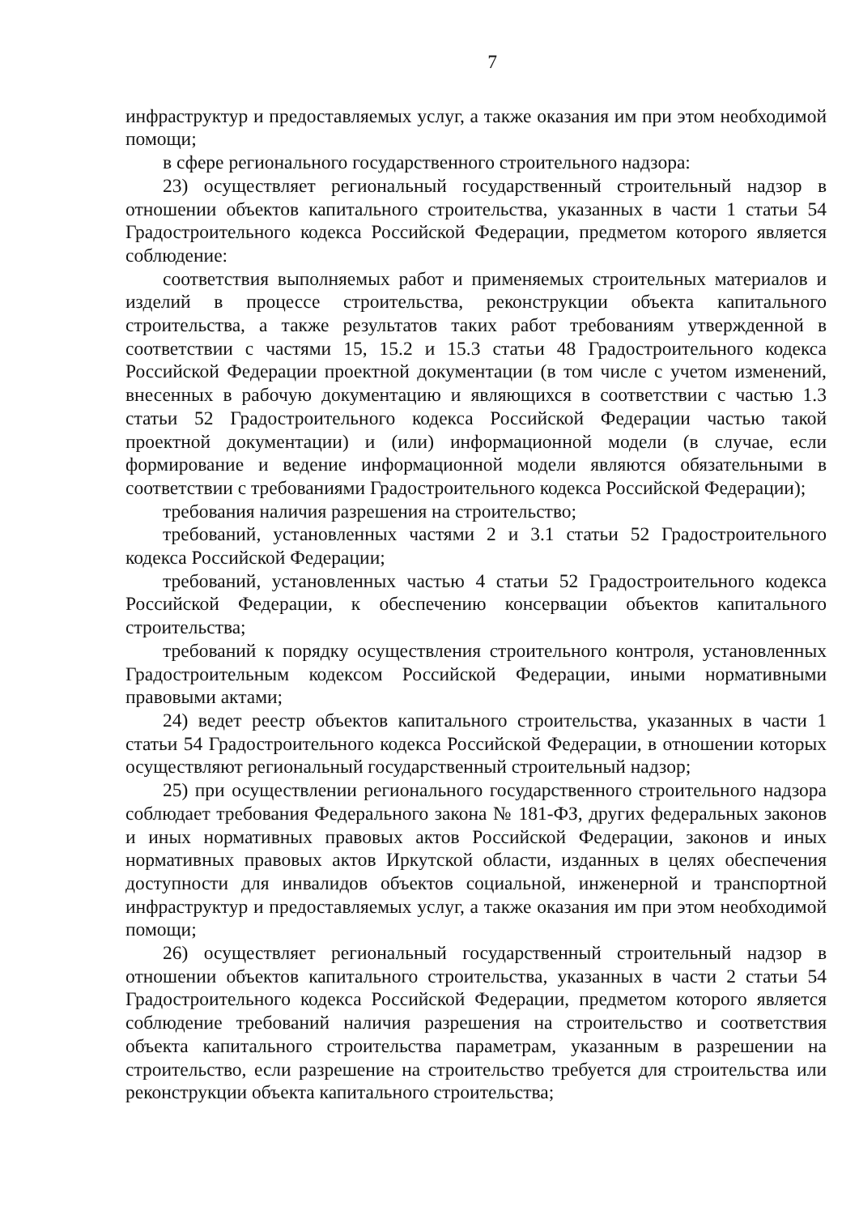7
инфраструктур и предоставляемых услуг, а также оказания им при этом необходимой помощи;
в сфере регионального государственного строительного надзора:
23) осуществляет региональный государственный строительный надзор в отношении объектов капитального строительства, указанных в части 1 статьи 54 Градостроительного кодекса Российской Федерации, предметом которого является соблюдение:
соответствия выполняемых работ и применяемых строительных материалов и изделий в процессе строительства, реконструкции объекта капитального строительства, а также результатов таких работ требованиям утвержденной в соответствии с частями 15, 15.2 и 15.3 статьи 48 Градостроительного кодекса Российской Федерации проектной документации (в том числе с учетом изменений, внесенных в рабочую документацию и являющихся в соответствии с частью 1.3 статьи 52 Градостроительного кодекса Российской Федерации частью такой проектной документации) и (или) информационной модели (в случае, если формирование и ведение информационной модели являются обязательными в соответствии с требованиями Градостроительного кодекса Российской Федерации);
требования наличия разрешения на строительство;
требований, установленных частями 2 и 3.1 статьи 52 Градостроительного кодекса Российской Федерации;
требований, установленных частью 4 статьи 52 Градостроительного кодекса Российской Федерации, к обеспечению консервации объектов капитального строительства;
требований к порядку осуществления строительного контроля, установленных Градостроительным кодексом Российской Федерации, иными нормативными правовыми актами;
24) ведет реестр объектов капитального строительства, указанных в части 1 статьи 54 Градостроительного кодекса Российской Федерации, в отношении которых осуществляют региональный государственный строительный надзор;
25) при осуществлении регионального государственного строительного надзора соблюдает требования Федерального закона № 181-ФЗ, других федеральных законов и иных нормативных правовых актов Российской Федерации, законов и иных нормативных правовых актов Иркутской области, изданных в целях обеспечения доступности для инвалидов объектов социальной, инженерной и транспортной инфраструктур и предоставляемых услуг, а также оказания им при этом необходимой помощи;
26) осуществляет региональный государственный строительный надзор в отношении объектов капитального строительства, указанных в части 2 статьи 54 Градостроительного кодекса Российской Федерации, предметом которого является соблюдение требований наличия разрешения на строительство и соответствия объекта капитального строительства параметрам, указанным в разрешении на строительство, если разрешение на строительство требуется для строительства или реконструкции объекта капитального строительства;